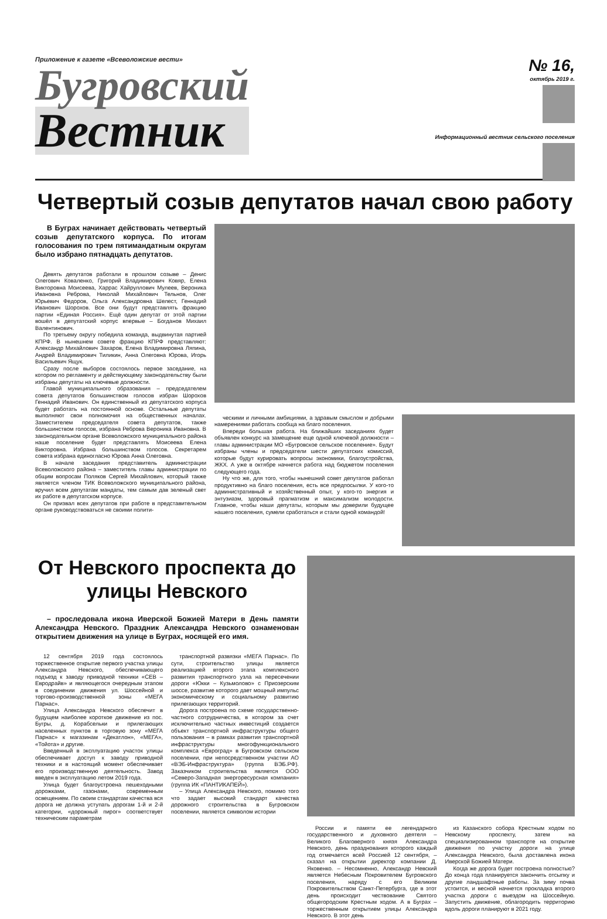Приложение к газете «Всеволожские вести»
Бугровский
Вестник
№ 16,
октябрь 2019 г.
Информационный вестник сельского поселения
Четвертый созыв депутатов начал свою работу
В Буграх начинает действовать четвертый созыв депутатского корпуса. По итогам голосования по трем пятимандатным округам было избрано пятнадцать депутатов.
Девять депутатов работали в прошлом созыве – Денис Олегович Коваленко, Григорий Владимирович Ковяр, Елена Викторовна Моисеева, Харрас Хайруллович Мулеев, Вероника Ивановна Реброва, Николай Михайлович Тельнов, Олег Юрьевич Федоров, Ольга Александровна Шелест, Геннадий Иванович Шорохов. Все они будут представлять фракцию партии «Единая Россия». Ещё один депутат от этой партии вошёл в депутатский корпус впервые – Богданов Михаил Валентинович.
По третьему округу победила команда, выдвинутая партией КПРФ. В нынешнем совете фракцию КПРФ представляют: Александр Михайлович Захаров, Елена Владимировна Ляпина, Андрей Владимирович Тиликин, Анна Олеговна Юрова, Игорь Васильевич Ящук.
Сразу после выборов состоялось первое заседание, на котором по регламенту и действующему законодательству были избраны депутаты на ключевые должности.
Главой муниципального образования – председателем совета депутатов большинством голосов избран Шорохов Геннадий Иванович. Он единственный из депутатского корпуса будет работать на постоянной основе. Остальные депутаты выполняют свои полномочия на общественных началах. Заместителем председателя совета депутатов, также большинством голосов, избрана Реброва Вероника Ивановна. В законодательном органе Всеволожского муниципального района наше поселение будет представлять Моисеева Елена Викторовна. Избрана большинством голосов. Секретарем совета избрана единогласно Юрова Анна Олеговна.
В начале заседания представитель администрации Всеволожского района – заместитель главы администрации по общим вопросам Поляков Сергей Михайлович, который также является членом ТИК Всеволожского муниципального района, вручил всем депутатам мандаты, тем самым дав зеленый свет их работе в депутатском корпусе.
Он призвал всех депутатов при работе в представительном органе руководствоваться не своими полити-
ческими и личными амбициями, а здравым смыслом и добрыми намерениями работать сообща на благо поселения.
Впереди большая работа. На ближайших заседаниях будет объявлен конкурс на замещение еще одной ключевой должности – главы администрации МО «Бугровское сельское поселение». Будут избраны члены и председатели шести депутатских комиссий, которые будут курировать вопросы экономики, благоустройства, ЖКХ. А уже в октябре начнется работа над бюджетом поселения следующего года.
Ну что же, для того, чтобы нынешний совет депутатов работал продуктивно на благо поселения, есть все предпосылки. У кого-то административный и хозяйственный опыт, у кого-то энергия и энтузиазм, здоровый прагматизм и максимализм молодости. Главное, чтобы наши депутаты, которым мы доверили будущее нашего поселения, сумели сработаться и стали одной командой!
От Невского проспекта до улицы Невского
– проследовала икона Иверской Божией Матери в День памяти Александра Невского. Праздник Александра Невского ознаменован открытием движения на улице в Буграх, носящей его имя.
12 сентября 2019 года состоялось торжественное открытие первого участка улицы Александра Невского, обеспечивающего подъезд к заводу приводной техники «СЕВ – Евродрайв» и являющегося очередным этапом в соединении движения ул. Шоссейной и торгово-производственной зоны «МЕГА Парнас».
Улица Александра Невского обеспечит в будущем наиболее короткое движение из пос. Бугры, д. Корабсельки и прилегающих населенных пунктов в торговую зону «МЕГА Парнас» к магазинам «Декатлон», «МЕГА», «Тойота» и другие.
Введенный в эксплуатацию участок улицы обеспечивает доступ к заводу приводной техники и в настоящий момент обеспечивает его производственную деятельность. Завод введен в эксплуатацию летом 2019 года.
Улица будет благоустроена пешеходными дорожками, газонами, современным освещением. По своим стандартам качества вся дорога не должна уступать дорогам 1-й и 2-й категории, «дорожный пирог» соответствует техническим параметрам
транспортной развязки «МЕГА Парнас». По сути, строительство улицы является реализацией второго этапа комплексного развития транспортного узла на пересечении дороги «Юкки – Кузьмолово» с Приозерским шоссе, развитие которого дает мощный импульс экономическому и социальному развитию прилегающих территорий.
Дорога построена по схеме государственно-частного сотрудничества, в котором за счет исключительно частных инвестиций создается объект транспортной инфраструктуры общего пользования – в рамках развития транспортной инфраструктуры многофункционального комплекса «Евроград» в Бугровском сельском поселении, при непосредственном участии АО «ВЭБ-Инфраструктура» (группа ВЭБ.РФ). Заказчиком строительства является ООО «Северо-Западная энергоресурсная компания» (группа ИК «ПАНТИКАПЕЙ»).
– Улица Александра Невского, помимо того что задает высокий стандарт качества дорожного строительства в Бугровском поселении, является символом истории
России и памяти ее легендарного государственного и духовного деятеля – Великого Благоверного князя Александра Невского, день празднования которого каждый год отмечается всей Россией 12 сентября, – сказал на открытии директор компании Д. Яковенко. – Несомненно, Александр Невский является Небесным Покровителем Бугровского поселения, наряду с его Великим Покровительством Санкт-Петербурга, где в этот день происходит чествование Святого общегородским Крестным ходом. А в Буграх – торжественным открытием улицы Александра Невского. В этот день
из Казанского собора Крестным ходом по Невскому проспекту, затем на специализированном транспорте на открытие движения по участку дороги на улице Александра Невского, была доставлена икона Иверской Божией Матери.
Когда же дорога будет построена полностью? До конца года планируется закончить отсыпку и другие ландшафтные работы. За зиму почва устоится, и весной начнется прокладка второго участка дороги с выездом на Шоссейную. Запустить движение, облагородить территорию вдоль дороги планируют в 2021 году.